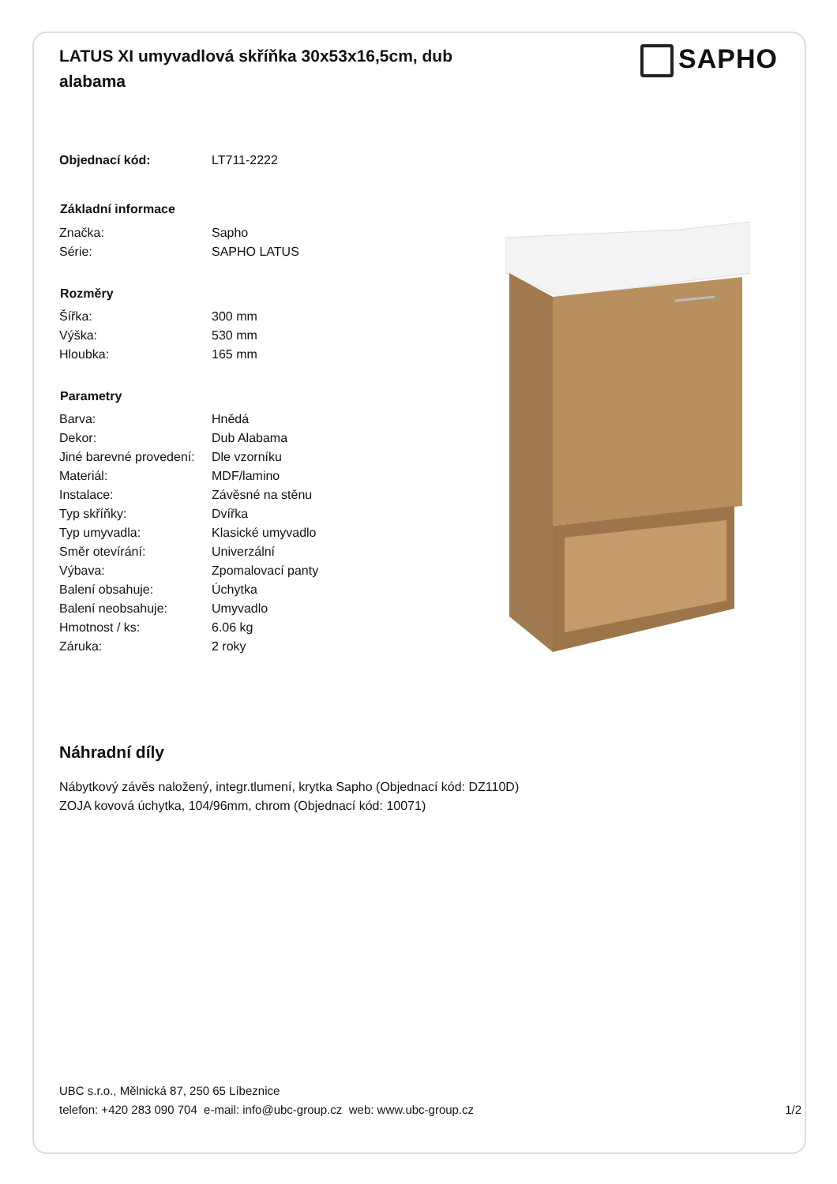LATUS XI umyvadlová skříňka 30x53x16,5cm, dub alabama
SAPHO
| Objednací kód: | LT711-2222 |
| Základní informace | |
| Značka: | Sapho |
| Série: | SAPHO LATUS |
| Rozměry | |
| Šířka: | 300 mm |
| Výška: | 530 mm |
| Hloubka: | 165 mm |
| Parametry | |
| Barva: | Hnědá |
| Dekor: | Dub Alabama |
| Jiné barevné provedení: | Dle vzorníku |
| Materiál: | MDF/lamino |
| Instalace: | Závěsné na stěnu |
| Typ skříňky: | Dvířka |
| Typ umyvadla: | Klasické umyvadlo |
| Směr otevírání: | Univerzální |
| Výbava: | Zpomalovací panty |
| Balení obsahuje: | Úchytka |
| Balení neobsahuje: | Umyvadlo |
| Hmotnost / ks: | 6.06 kg |
| Záruka: | 2 roky |
Náhradní díly
Nábytkový závěs naložený, integr.tlumení, krytka Sapho (Objednací kód: DZ110D)
ZOJA kovová úchytka, 104/96mm, chrom (Objednací kód: 10071)
UBC s.r.o., Mělnická 87, 250 65 Líbeznice
telefon: +420 283 090 704 e-mail: info@ubc-group.cz web: www.ubc-group.cz 1/2